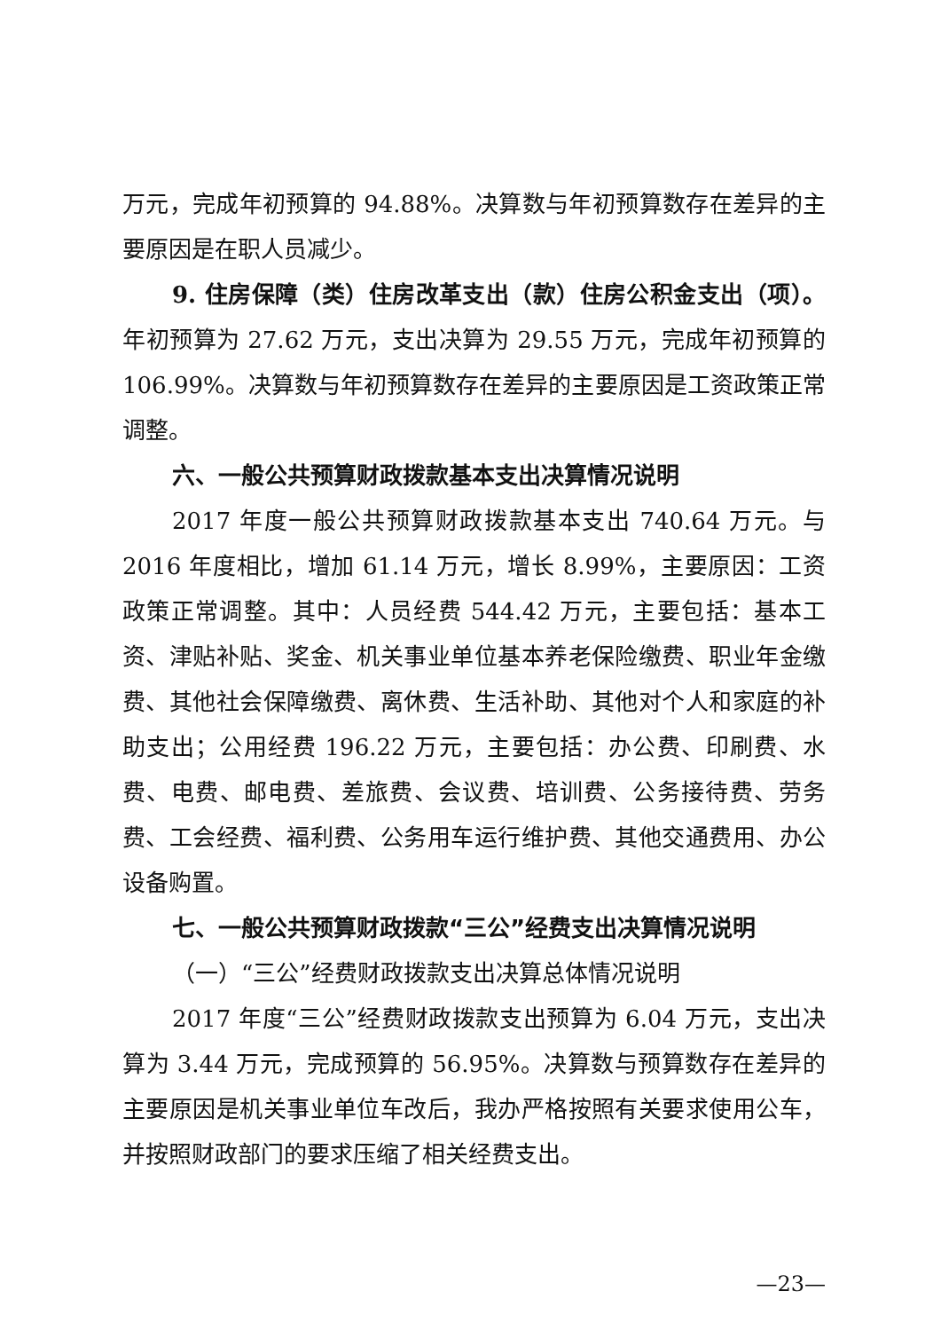万元，完成年初预算的 94.88%。决算数与年初预算数存在差异的主要原因是在职人员减少。
9. 住房保障（类）住房改革支出（款）住房公积金支出（项）。年初预算为 27.62 万元，支出决算为 29.55 万元，完成年初预算的 106.99%。决算数与年初预算数存在差异的主要原因是工资政策正常调整。
六、一般公共预算财政拨款基本支出决算情况说明
2017 年度一般公共预算财政拨款基本支出 740.64 万元。与 2016 年度相比，增加 61.14 万元，增长 8.99%，主要原因：工资政策正常调整。其中：人员经费 544.42 万元，主要包括：基本工资、津贴补贴、奖金、机关事业单位基本养老保险缴费、职业年金缴费、其他社会保障缴费、离休费、生活补助、其他对个人和家庭的补助支出；公用经费 196.22 万元，主要包括：办公费、印刷费、水费、电费、邮电费、差旅费、会议费、培训费、公务接待费、劳务费、工会经费、福利费、公务用车运行维护费、其他交通费用、办公设备购置。
七、一般公共预算财政拨款“三公”经费支出决算情况说明
（一）“三公”经费财政拨款支出决算总体情况说明
2017 年度“三公”经费财政拨款支出预算为 6.04 万元，支出决算为 3.44 万元，完成预算的 56.95%。决算数与预算数存在差异的主要原因是机关事业单位车改后，我办严格按照有关要求使用公车，并按照财政部门的要求压缩了相关经费支出。
—23—